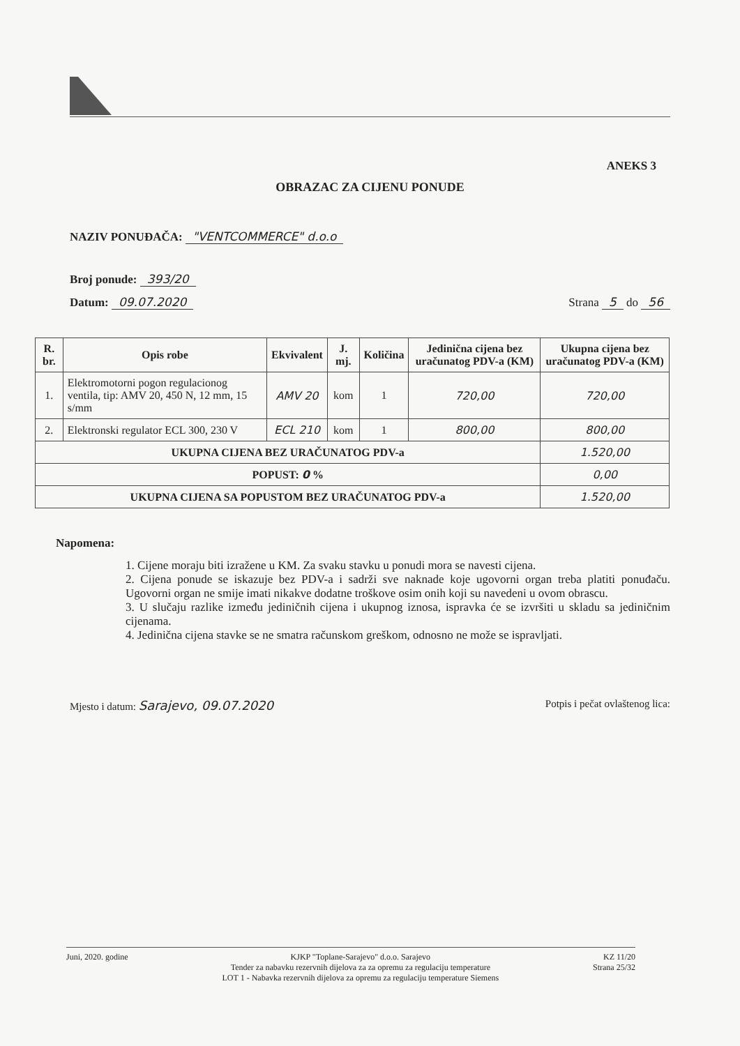ANEKS 3
OBRAZAC ZA CIJENU PONUDE
NAZIV PONUĐAČA: "VENTCOMMERCE" d.o.o
Broj ponude: 393/20
Datum: 09.07.2020 Strana 5 do 56
| R. br. | Opis robe | Ekvivalent | J. mj. | Količina | Jedinična cijena bez uračunatog PDV-a (KM) | Ukupna cijena bez uračunatog PDV-a (KM) |
| --- | --- | --- | --- | --- | --- | --- |
| 1. | Elektromotorni pogon regulacionog ventila, tip: AMV 20, 450 N, 12 mm, 15 s/mm | AMV 20 | kom | 1 | 720,00 | 720,00 |
| 2. | Elektronski regulator ECL 300, 230 V | ECL 210 | kom | 1 | 800,00 | 800,00 |
| UKUPNA CIJENA BEZ URAČUNATOG PDV-a | | | | | | 1.520,00 |
| POPUST: 0 % | | | | | | 0,00 |
| UKUPNA CIJENA SA POPUSTOM BEZ URAČUNATOG PDV-a | | | | | | 1.520,00 |
Napomena:
1. Cijene moraju biti izražene u KM. Za svaku stavku u ponudi mora se navesti cijena.
2. Cijena ponude se iskazuje bez PDV-a i sadrži sve naknade koje ugovorni organ treba platiti ponuđaču. Ugovorni organ ne smije imati nikakve dodatne troškove osim onih koji su navedeni u ovom obrascu.
3. U slučaju razlike između jediničnih cijena i ukupnog iznosa, ispravka će se izvršiti u skladu sa jediničnim cijenama.
4. Jedinična cijena stavke se ne smatra računskom greškom, odnosno ne može se ispravljati.
Mjesto i datum: Sarajevo, 09.07.2020 Potpis i pečat ovlaštenog lica:
Juni, 2020. godine KJKP "Toplane-Sarajevo" d.o.o. Sarajevo
Tender za nabavku rezervnih dijelova za za opremu za regulaciju temperature
LOT 1 - Nabavka rezervnih dijelova za opremu za regulaciju temperature Siemens
KZ 11/20
Strana 25/32